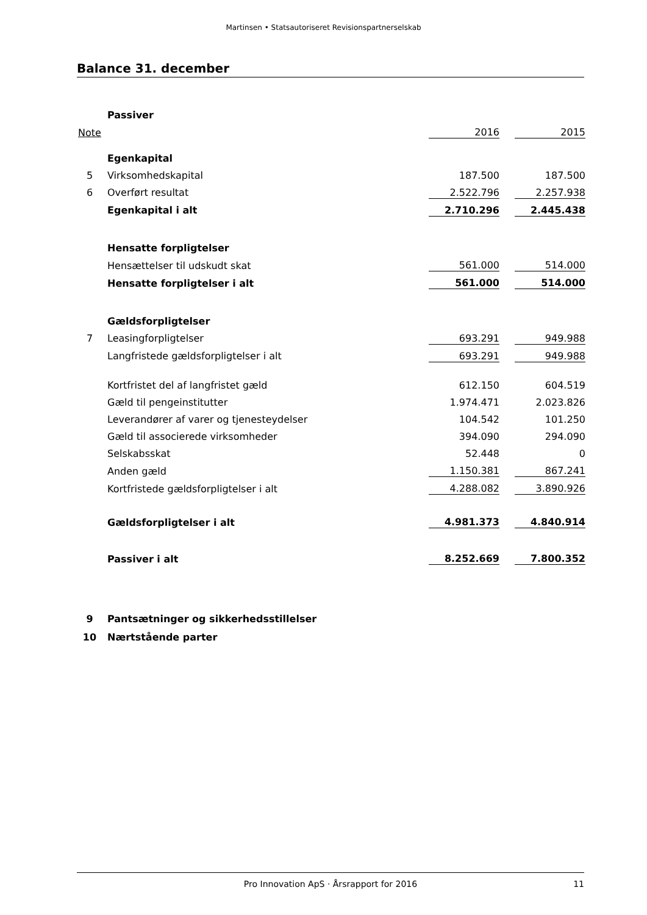Martinsen • Statsautoriseret Revisionspartnerselskab
Balance 31. december
| | Passiver | | | |
| Note | | 2016 | | 2015 |
| | Egenkapital | | | |
| 5 | Virksomhedskapital | 187.500 | | 187.500 |
| 6 | Overført resultat | 2.522.796 | | 2.257.938 |
| | Egenkapital i alt | 2.710.296 | | 2.445.438 |
| | Hensatte forpligtelser | | | |
| | Hensættelser til udskudt skat | 561.000 | | 514.000 |
| | Hensatte forpligtelser i alt | 561.000 | | 514.000 |
| | Gældsforpligtelser | | | |
| 7 | Leasingforpligtelser | 693.291 | | 949.988 |
| | Langfristede gældsforpligtelser i alt | 693.291 | | 949.988 |
| | Kortfristet del af langfristet gæld | 612.150 | | 604.519 |
| | Gæld til pengeinstitutter | 1.974.471 | | 2.023.826 |
| | Leverandører af varer og tjenesteydelser | 104.542 | | 101.250 |
| | Gæld til associerede virksomheder | 394.090 | | 294.090 |
| | Selskabsskat | 52.448 | | 0 |
| | Anden gæld | 1.150.381 | | 867.241 |
| | Kortfristede gældsforpligtelser i alt | 4.288.082 | | 3.890.926 |
| | Gældsforpligtelser i alt | 4.981.373 | | 4.840.914 |
| | Passiver i alt | 8.252.669 | | 7.800.352 |
| 9 | Pantsætninger og sikkerhedsstillelser | | | |
| 10 | Nærtstående parter | | | |
Pro Innovation ApS · Årsrapport for 2016 11